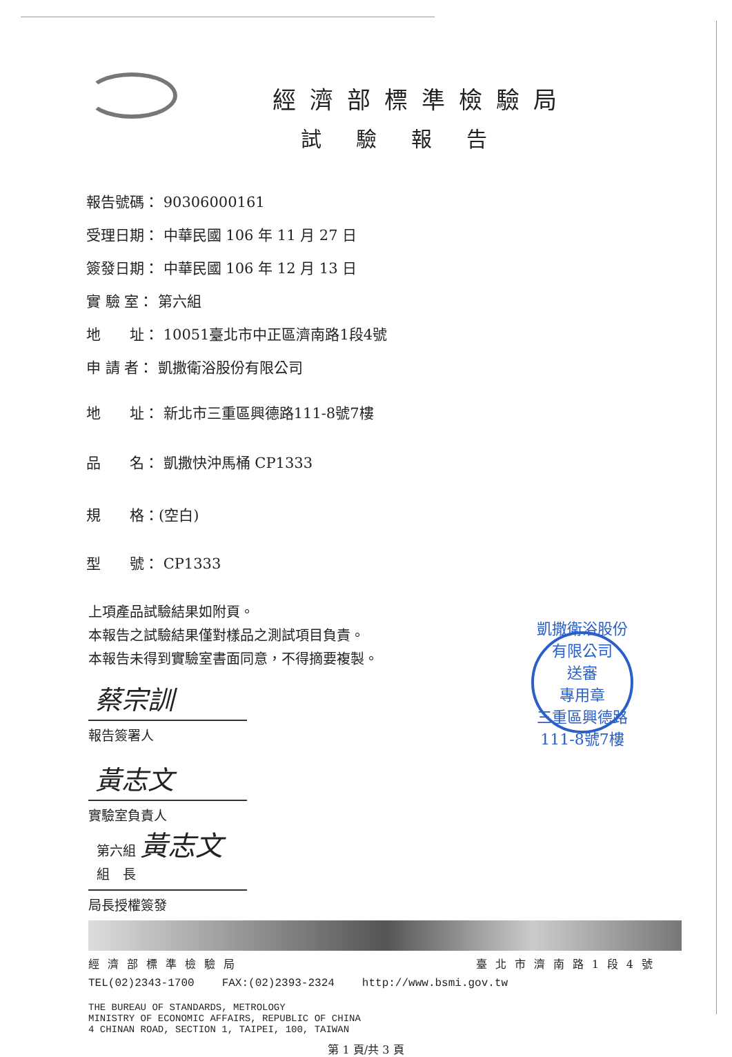經濟部標準檢驗局
試驗報告
報告號碼： 90306000161
受理日期： 中華民國 106 年 11 月 27 日
簽發日期： 中華民國 106 年 12 月 13 日
實 驗 室： 第六組
地　　址： 10051臺北市中正區濟南路1段4號
申 請 者： 凱撒衛浴股份有限公司
地　　址： 新北市三重區興德路111-8號7樓
品　　名： 凱撒快沖馬桶 CP1333
規　　格：(空白)
型　　號： CP1333
上項產品試驗結果如附頁。
本報告之試驗結果僅對樣品之測試項目負責。
本報告未得到實驗室書面同意，不得摘要複製。
蔡宗訓
報告簽署人
黃志文
實驗室負責人
第六組 黃志文
組　長
局長授權簽發
凱撒衛浴股份有限公司
送審
專用章
三重區興德路111-8號7樓
經濟部標準檢驗局 臺北市濟南路1段4號
TEL(02)2343-1700 FAX:(02)2393-2324 http://www.bsmi.gov.tw
THE BUREAU OF STANDARDS, METROLOGY
MINISTRY OF ECONOMIC AFFAIRS, REPUBLIC OF CHINA
4 CHINAN ROAD, SECTION 1, TAIPEI, 100, TAIWAN
第 1 頁/共 3 頁